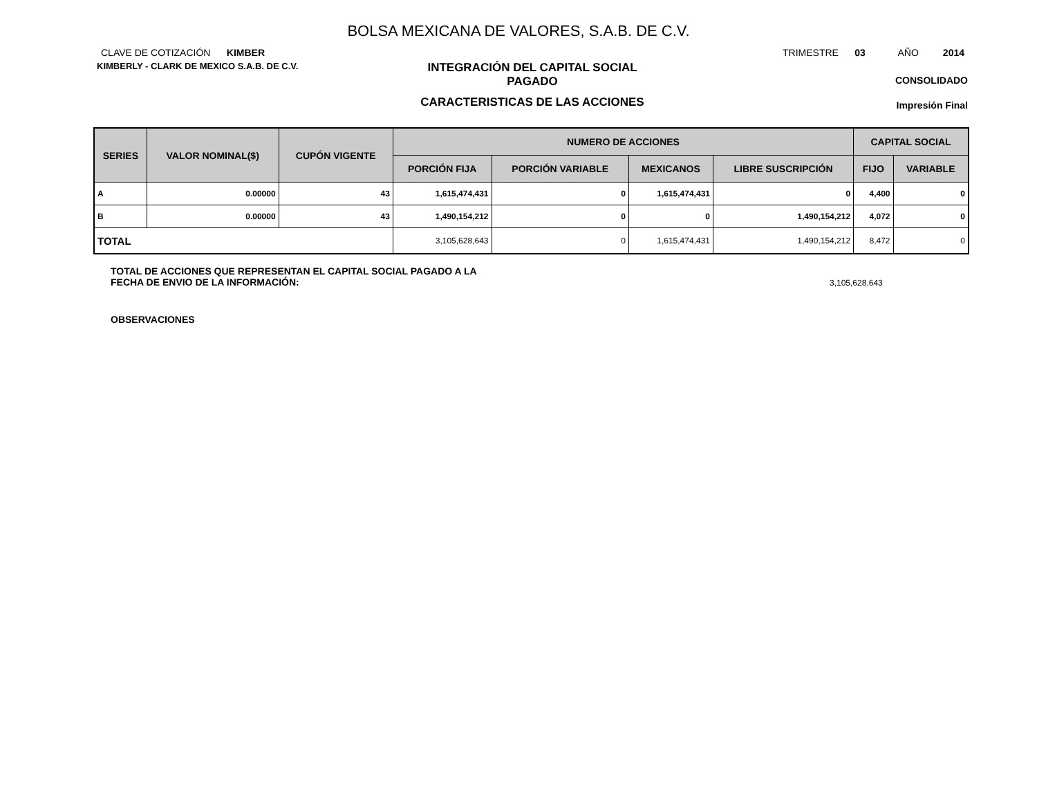BOLSA MEXICANA DE VALORES, S.A.B. DE C.V.
CLAVE DE COTIZACIÓN KIMBER
TRIMESTRE 03 AÑO 2014
KIMBERLY - CLARK DE MEXICO S.A.B. DE C.V.
INTEGRACIÓN DEL CAPITAL SOCIAL
PAGADO
CARACTERISTICAS DE LAS ACCIONES
CONSOLIDADO
Impresión Final
| SERIES | VALOR NOMINAL($) | CUPÓN VIGENTE | NUMERO DE ACCIONES | | | | CAPITAL SOCIAL | |
| --- | --- | --- | --- | --- | --- | --- | --- | --- |
| | | | PORCIÓN FIJA | PORCIÓN VARIABLE | MEXICANOS | LIBRE SUSCRIPCIÓN | FIJO | VARIABLE |
| A | 0.00000 | 43 | 1,615,474,431 | 0 | 1,615,474,431 | 0 | 4,400 | 0 |
| B | 0.00000 | 43 | 1,490,154,212 | 0 | 0 | 1,490,154,212 | 4,072 | 0 |
| TOTAL | | | 3,105,628,643 | 0 | 1,615,474,431 | 1,490,154,212 | 8,472 | 0 |
TOTAL DE ACCIONES QUE REPRESENTAN EL CAPITAL SOCIAL PAGADO A LA
FECHA DE ENVIO DE LA INFORMACIÓN:
3,105,628,643
OBSERVACIONES